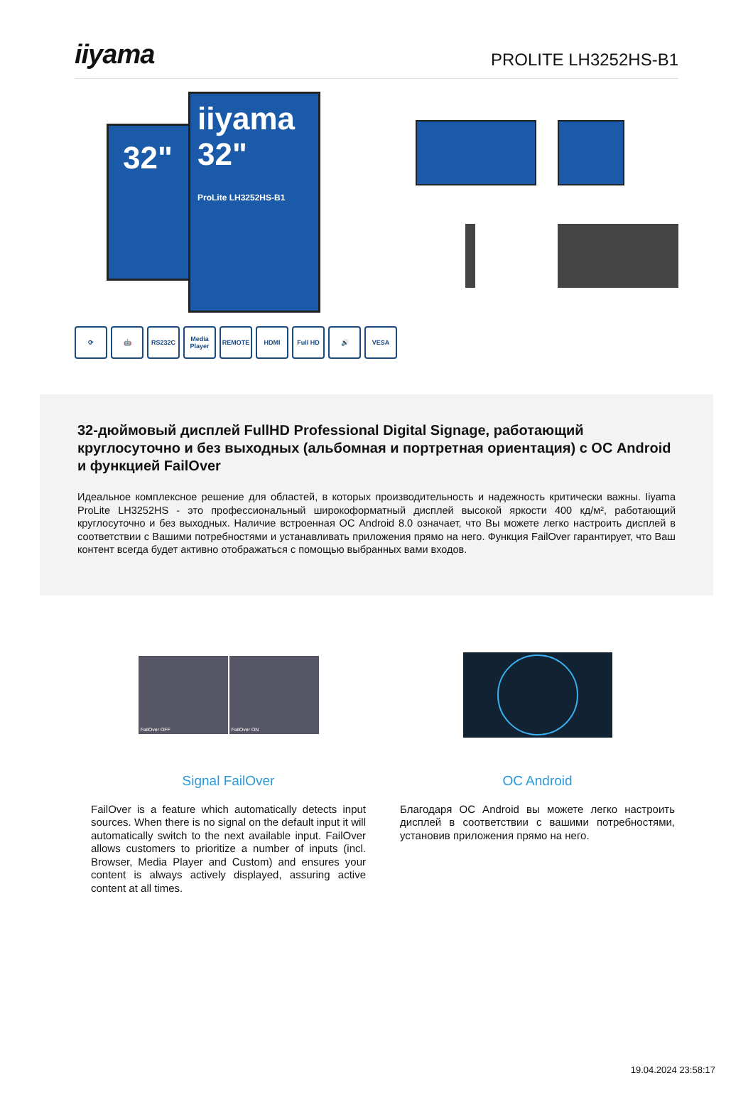iiyama
PROLITE LH3252HS-B1
32"
iiyama
32"
ProLite LH3252HS-B1
⟳ 🤖 RS232C Media Player
REMOTE HDMI Full HD 🔊 VESA
32-дюймовый дисплей FullHD Professional Digital Signage, работающий круглосуточно и без выходных (альбомная и портретная ориентация) с ОС Android и функцией FailOver
Идеальное комплексное решение для областей, в которых производительность и надежность критически важны. Iiyama ProLite LH3252HS - это профессиональный широкоформатный дисплей высокой яркости 400 кд/м², работающий круглосуточно и без выходных. Наличие встроенная ОС Android 8.0 означает, что Вы можете легко настроить дисплей в соответствии с Вашими потребностями и устанавливать приложения прямо на него. Функция FailOver гарантирует, что Ваш контент всегда будет активно отображаться с помощью выбранных вами входов.
FailOver OFF FailOver ON
Signal FailOver
FailOver is a feature which automatically detects input sources. When there is no signal on the default input it will automatically switch to the next available input. FailOver allows customers to prioritize a number of inputs (incl. Browser, Media Player and Custom) and ensures your content is always actively displayed, assuring active content at all times.
OC Android
Благодаря ОС Android вы можете легко настроить дисплей в соответствии с вашими потребностями, установив приложения прямо на него.
19.04.2024 23:58:17